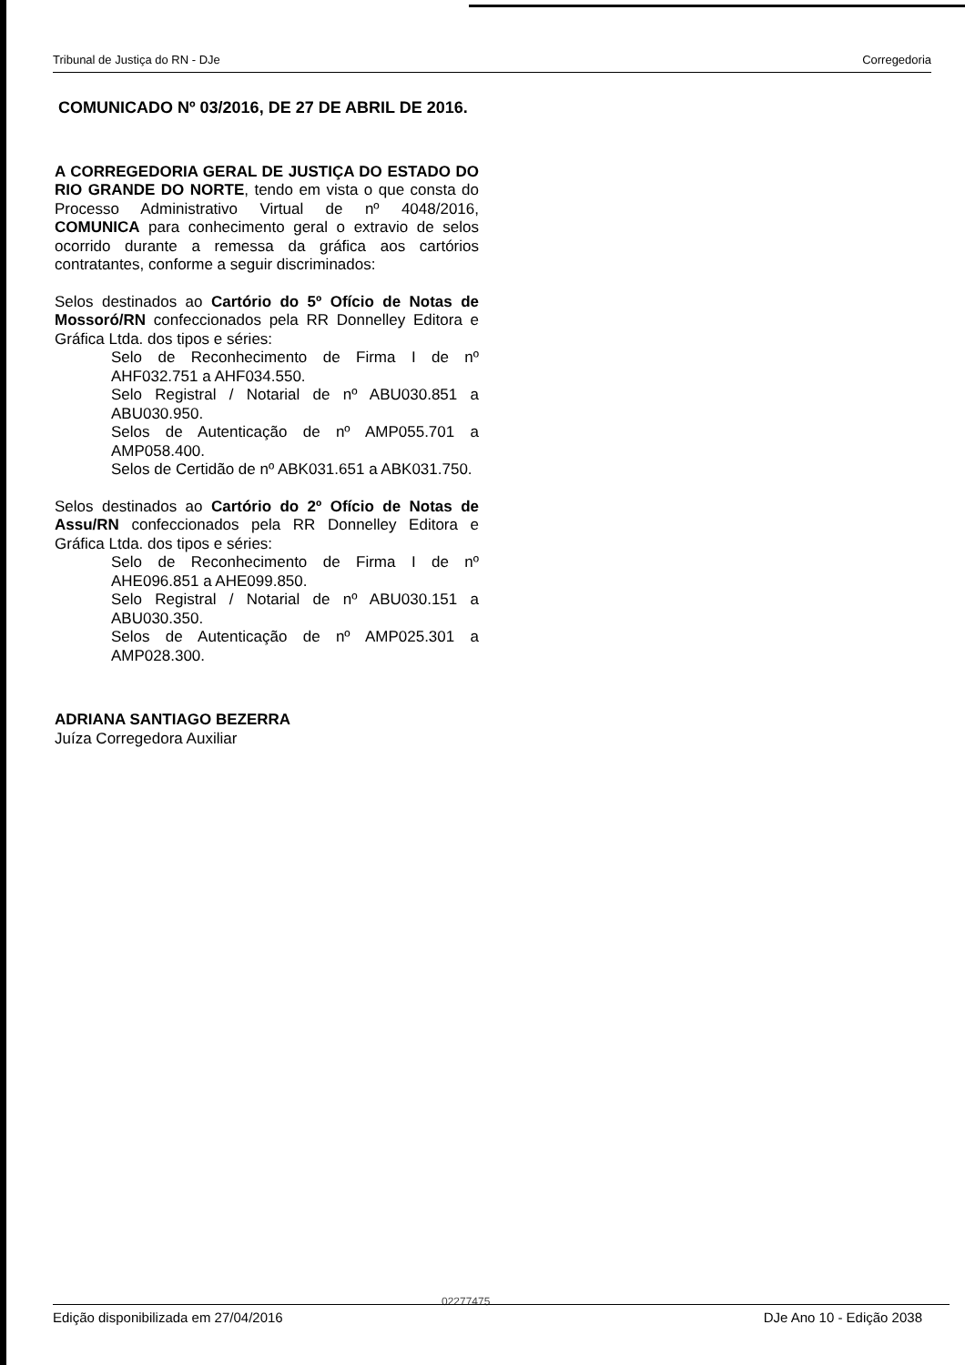Tribunal de Justiça do RN - DJe Corregedoria
COMUNICADO Nº 03/2016, DE 27 DE ABRIL DE 2016.
A CORREGEDORIA GERAL DE JUSTIÇA DO ESTADO DO RIO GRANDE DO NORTE, tendo em vista o que consta do Processo Administrativo Virtual de nº 4048/2016, COMUNICA para conhecimento geral o extravio de selos ocorrido durante a remessa da gráfica aos cartórios contratantes, conforme a seguir discriminados:
Selos destinados ao Cartório do 5º Ofício de Notas de Mossoró/RN confeccionados pela RR Donnelley Editora e Gráfica Ltda. dos tipos e séries:
Selo de Reconhecimento de Firma I de nº AHF032.751 a AHF034.550.
Selo Registral / Notarial de nº ABU030.851 a ABU030.950.
Selos de Autenticação de nº AMP055.701 a AMP058.400.
Selos de Certidão de nº ABK031.651 a ABK031.750.
Selos destinados ao Cartório do 2º Ofício de Notas de Assu/RN confeccionados pela RR Donnelley Editora e Gráfica Ltda. dos tipos e séries:
Selo de Reconhecimento de Firma I de nº AHE096.851 a AHE099.850.
Selo Registral / Notarial de nº ABU030.151 a ABU030.350.
Selos de Autenticação de nº AMP025.301 a AMP028.300.
ADRIANA SANTIAGO BEZERRA
Juíza Corregedora Auxiliar
02277475
Edição disponibilizada em 27/04/2016 DJe Ano 10 - Edição 2038